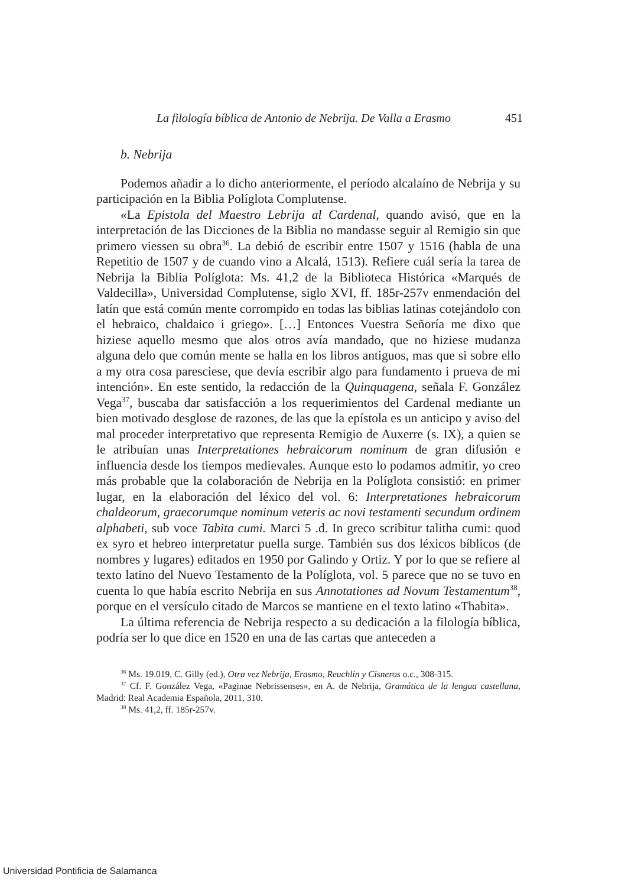La filología bíblica de Antonio de Nebrija. De Valla a Erasmo 451
b. Nebrija
Podemos añadir a lo dicho anteriormente, el período alcalaíno de Nebrija y su participación en la Biblia Políglota Complutense.
«La Epistola del Maestro Lebrija al Cardenal, quando avisó, que en la interpretación de las Dicciones de la Biblia no mandasse seguir al Remigio sin que primero viessen su obra<sup>36</sup>. La debió de escribir entre 1507 y 1516 (habla de una Repetitio de 1507 y de cuando vino a Alcalá, 1513). Refiere cuál sería la tarea de Nebrija la Biblia Políglota: Ms. 41,2 de la Biblioteca Histórica «Marqués de Valdecilla», Universidad Complutense, siglo XVI, ff. 185r-257v enmendación del latín que está común mente corrompido en todas las biblias latinas cotejándolo con el hebraico, chaldaico i griego». […] Entonces Vuestra Señoría me dixo que hiziese aquello mesmo que alos otros avía mandado, que no hiziese mudanza alguna delo que común mente se halla en los libros antiguos, mas que si sobre ello a my otra cosa paresciese, que devía escribir algo para fundamento i prueva de mi intención». En este sentido, la redacción de la Quinquagena, señala F. González Vega<sup>37</sup>, buscaba dar satisfacción a los requerimientos del Cardenal mediante un bien motivado desglose de razones, de las que la epístola es un anticipo y aviso del mal proceder interpretativo que representa Remigio de Auxerre (s. IX), a quien se le atribuían unas Interpretationes hebraicorum nominum de gran difusión e influencia desde los tiempos medievales. Aunque esto lo podamos admitir, yo creo más probable que la colaboración de Nebrija en la Políglota consistió: en primer lugar, en la elaboración del léxico del vol. 6: Interpretationes hebraicorum chaldeorum, graecorumque nominum veteris ac novi testamenti secundum ordinem alphabeti, sub voce Tabita cumi. Marci 5 .d. In greco scribitur talitha cumi: quod ex syro et hebreo interpretatur puella surge. También sus dos léxicos bíblicos (de nombres y lugares) editados en 1950 por Galindo y Ortiz. Y por lo que se refiere al texto latino del Nuevo Testamento de la Políglota, vol. 5 parece que no se tuvo en cuenta lo que había escrito Nebrija en sus Annotationes ad Novum Testamentum<sup>38</sup>, porque en el versículo citado de Marcos se mantiene en el texto latino «Thabita».
La última referencia de Nebrija respecto a su dedicación a la filología bíblica, podría ser lo que dice en 1520 en una de las cartas que anteceden a
<sup>36</sup> Ms. 19.019, C. Gilly (ed.), Otra vez Nebrija, Erasmo, Reuchlin y Cisneros o.c., 308-315.
<sup>37</sup> Cf. F. González Vega, «Paginae Nebrissenses», en A. de Nebrija, Gramática de la lengua castellana, Madrid: Real Academia Española, 2011, 310.
<sup>38</sup> Ms. 41,2, ff. 185r-257v.
Universidad Pontificia de Salamanca